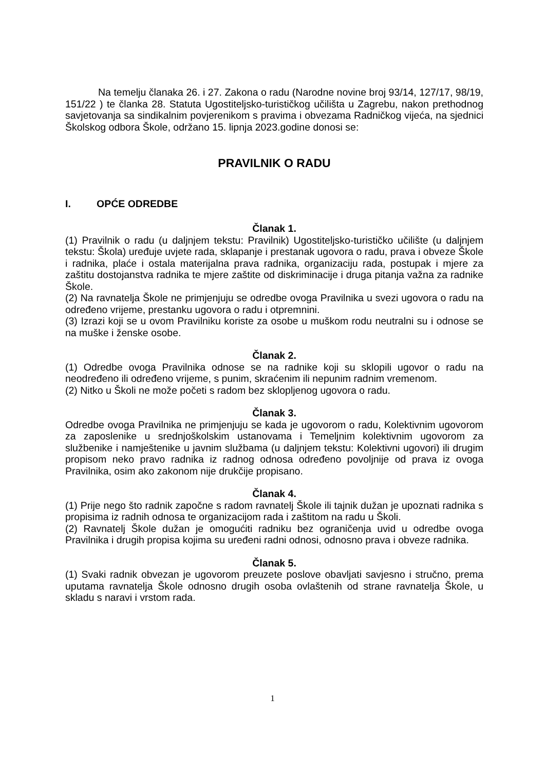Na temelju članaka 26. i 27. Zakona o radu (Narodne novine broj 93/14, 127/17, 98/19, 151/22 ) te članka 28. Statuta Ugostiteljsko-turističkog učilišta u Zagrebu, nakon prethodnog savjetovanja sa sindikalnim povjerenikom s pravima i obvezama Radničkog vijeća, na sjednici Školskog odbora Škole, održano 15. lipnja 2023.godine donosi se:
PRAVILNIK O RADU
I. OPĆE ODREDBE
Članak 1.
(1) Pravilnik o radu (u daljnjem tekstu: Pravilnik) Ugostiteljsko-turističko učilište (u daljnjem tekstu: Škola) uređuje uvjete rada, sklapanje i prestanak ugovora o radu, prava i obveze Škole i radnika, plaće i ostala materijalna prava radnika, organizaciju rada, postupak i mjere za zaštitu dostojanstva radnika te mjere zaštite od diskriminacije i druga pitanja važna za radnike Škole.
(2) Na ravnatelja Škole ne primjenjuju se odredbe ovoga Pravilnika u svezi ugovora o radu na određeno vrijeme, prestanku ugovora o radu i otpremnini.
(3) Izrazi koji se u ovom Pravilniku koriste za osobe u muškom rodu neutralni su i odnose se na muške i ženske osobe.
Članak 2.
(1) Odredbe ovoga Pravilnika odnose se na radnike koji su sklopili ugovor o radu na neodređeno ili određeno vrijeme, s punim, skraćenim ili nepunim radnim vremenom.
(2) Nitko u Školi ne može početi s radom bez sklopljenog ugovora o radu.
Članak 3.
Odredbe ovoga Pravilnika ne primjenjuju se kada je ugovorom o radu, Kolektivnim ugovorom za zaposlenike u srednjoškolskim ustanovama i Temeljnim kolektivnim ugovorom za službenike i namještenike u javnim službama (u daljnjem tekstu: Kolektivni ugovori) ili drugim propisom neko pravo radnika iz radnog odnosa određeno povoljnije od prava iz ovoga Pravilnika, osim ako zakonom nije drukčije propisano.
Članak 4.
(1) Prije nego što radnik započne s radom ravnatelj Škole ili tajnik dužan je upoznati radnika s propisima iz radnih odnosa te organizacijom rada i zaštitom na radu u Školi.
(2) Ravnatelj Škole dužan je omogućiti radniku bez ograničenja uvid u odredbe ovoga Pravilnika i drugih propisa kojima su uređeni radni odnosi, odnosno prava i obveze radnika.
Članak 5.
(1) Svaki radnik obvezan je ugovorom preuzete poslove obavljati savjesno i stručno, prema uputama ravnatelja Škole odnosno drugih osoba ovlaštenih od strane ravnatelja Škole, u skladu s naravi i vrstom rada.
1